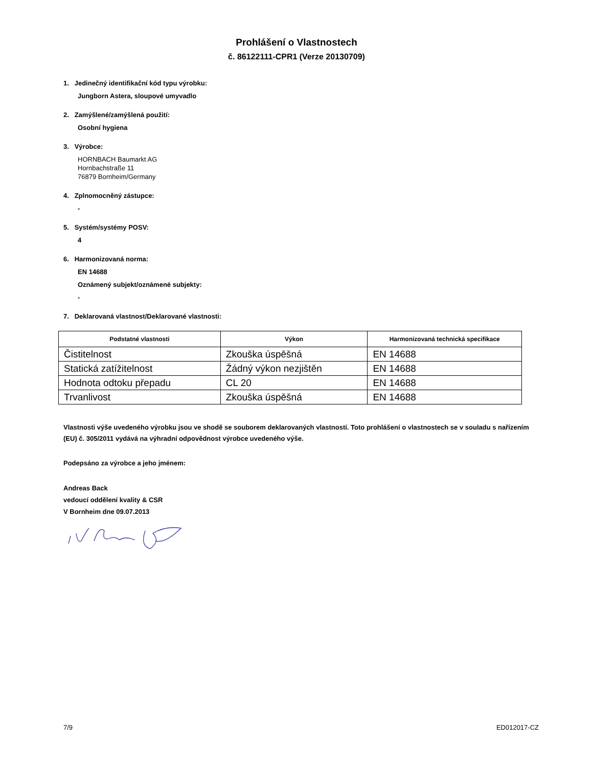Prohlášení o Vlastnostech
č. 86122111-CPR1 (Verze 20130709)
1. Jedinečný identifikační kód typu výrobku:
Jungborn Astera, sloupové umyvadlo
2. Zamýšlené/zamýšlená použití:
Osobní hygiena
3. Výrobce:
HORNBACH Baumarkt AG
Hornbachstraße 11
76879 Bornheim/Germany
4. Zplnomocněný zástupce:
-
5. Systém/systémy POSV:
4
6. Harmonizovaná norma:
EN 14688
Oznámený subjekt/oznámené subjekty:
-
7. Deklarovaná vlastnost/Deklarované vlastnosti:
| Podstatné vlastnosti | Výkon | Harmonizovaná technická specifikace |
| --- | --- | --- |
| Čistitelnost | Zkouška úspěšná | EN 14688 |
| Statická zatížitelnost | Žádný výkon nezjištěn | EN 14688 |
| Hodnota odtoku přepadu | CL 20 | EN 14688 |
| Trvanlivost | Zkouška úspěšná | EN 14688 |
Vlastnosti výše uvedeného výrobku jsou ve shodě se souborem deklarovaných vlastností. Toto prohlášení o vlastnostech se v souladu s nařízením (EU) č. 305/2011 vydává na výhradní odpovědnost výrobce uvedeného výše.
Podepsáno za výrobce a jeho jménem:
Andreas Back
vedoucí oddělení kvality & CSR
V Bornheim dne 09.07.2013
7/9 ED012017-CZ